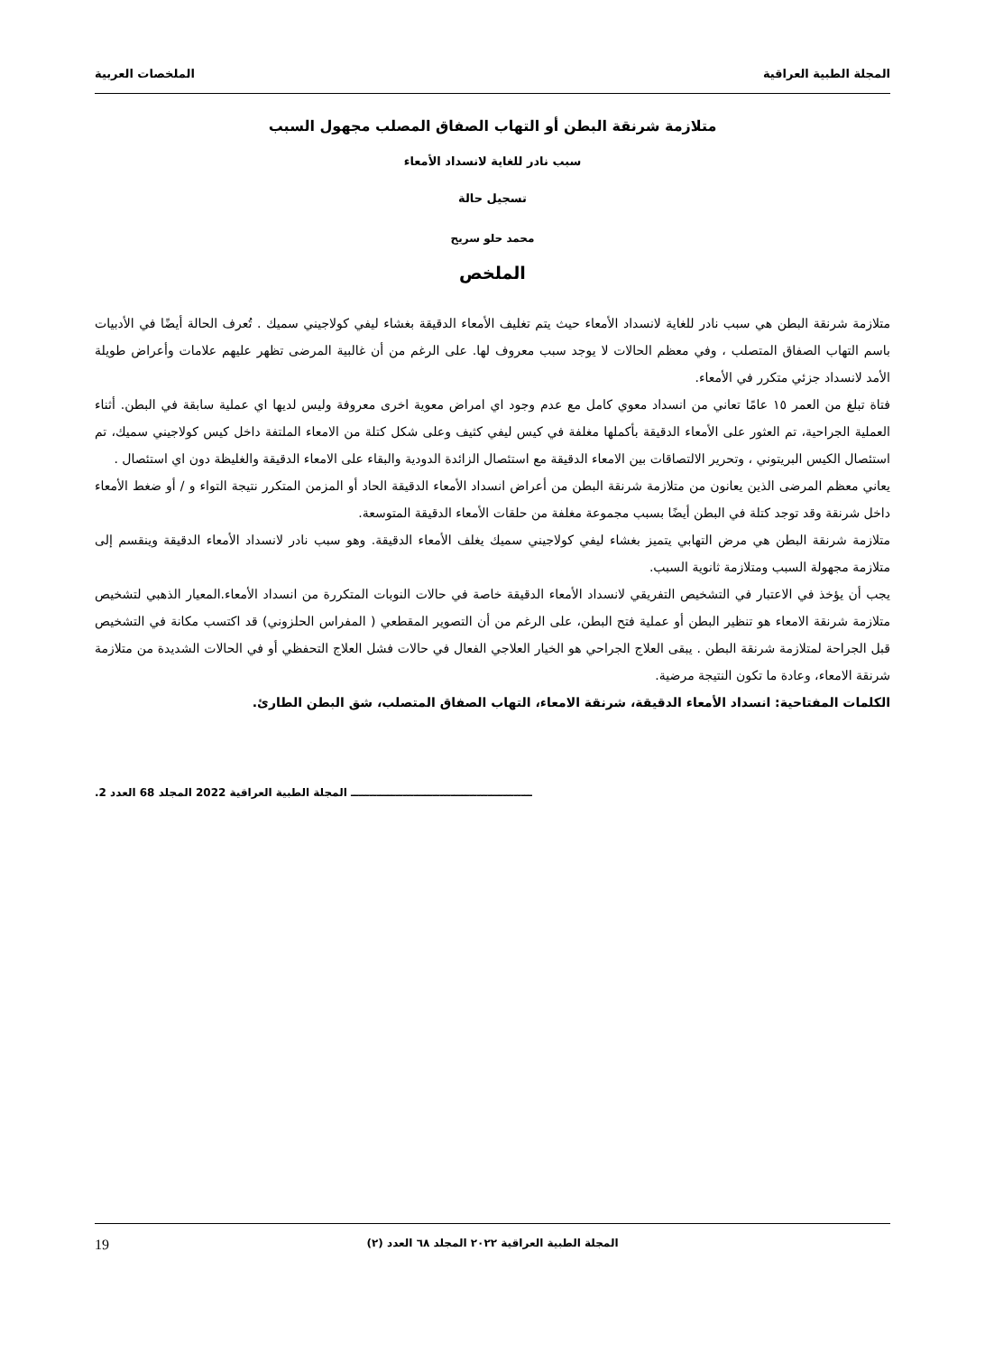المجلة الطبية العراقية الملخصات العربية
متلازمة شرنقة البطن أو التهاب الصفاق المصلب مجهول السبب
سبب نادر للغاية لانسداد الأمعاء
تسجيل حالة
محمد حلو سريح
الملخص
متلازمة شرنقة البطن هي سبب نادر للغاية لانسداد الأمعاء حيث يتم تغليف الأمعاء الدقيقة بغشاء ليفي كولاجيني سميك . تُعرف الحالة أيضًا في الأدبيات باسم التهاب الصفاق المتصلب ، وفي معظم الحالات لا يوجد سبب معروف لها. على الرغم من أن غالبية المرضى تظهر عليهم علامات وأعراض طويلة الأمد لانسداد جزئي متكرر في الأمعاء.
فتاة تبلغ من العمر ١٥ عامًا تعاني من انسداد معوي كامل مع عدم وجود اي امراض معوية اخرى معروفة وليس لديها اي عملية سابقة في البطن. أثناء العملية الجراحية، تم العثور على الأمعاء الدقيقة بأكملها مغلفة في كيس ليفي كثيف وعلى شكل كتلة من الامعاء الملتفة داخل كيس كولاجيني سميك، تم استئصال الكيس البريتوني ، وتحرير الالتصاقات بين الامعاء الدقيقة مع استئصال الزائدة الدودية والبقاء على الامعاء الدقيقة والغليظة دون اي استئصال .
يعاني معظم المرضى الذين يعانون من متلازمة شرنقة البطن من أعراض انسداد الأمعاء الدقيقة الحاد أو المزمن المتكرر نتيجة التواء و / أو ضغط الأمعاء داخل شرنقة وقد توجد كتلة في البطن أيضًا بسبب مجموعة مغلفة من حلقات الأمعاء الدقيقة المتوسعة.
متلازمة شرنقة البطن هي مرض التهابي يتميز بغشاء ليفي كولاجيني سميك يغلف الأمعاء الدقيقة. وهو سبب نادر لانسداد الأمعاء الدقيقة وينقسم إلى متلازمة مجهولة السبب ومتلازمة ثانوية السبب.
يجب أن يؤخذ في الاعتبار في التشخيص التفريقي لانسداد الأمعاء الدقيقة خاصة في حالات النوبات المتكررة من انسداد الأمعاء.المعيار الذهبي لتشخيص متلازمة شرنقة الامعاء هو تنظير البطن أو عملية فتح البطن، على الرغم من أن التصوير المقطعي ( المفراس الحلزوني) قد اكتسب مكانة في التشخيص قبل الجراحة لمتلازمة شرنقة البطن . يبقى العلاج الجراحي هو الخيار العلاجي الفعال في حالات فشل العلاج التحفظي أو في الحالات الشديدة من متلازمة شرنقة الامعاء، وعادة ما تكون النتيجة مرضية.
الكلمات المفتاحية: انسداد الأمعاء الدقيقة، شرنقة الامعاء، التهاب الصفاق المتصلب، شق البطن الطارئ.
ـــــــــــــــــــــــــــــــــــــــــــــــــ المجلة الطبية العراقية 2022 المجلد 68 العدد 2.
المجلة الطبية العراقية ٢٠٢٢ المجلد ٦٨ العدد (٢) 19